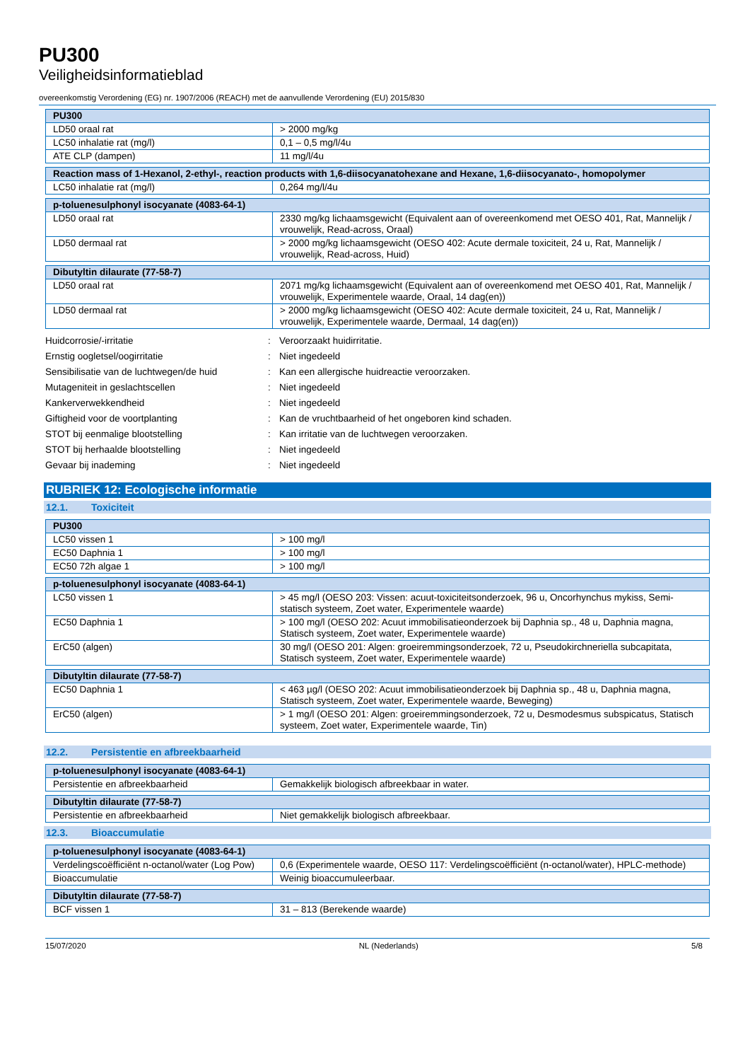PU300
Veiligheidsinformatieblad
overeenkomstig Verordening (EG) nr. 1907/2006 (REACH) met de aanvullende Verordening (EU) 2015/830
| PU300 | |
| --- | --- |
| LD50 oraal rat | > 2000 mg/kg |
| LC50 inhalatie rat (mg/l) | 0,1 – 0,5 mg/l/4u |
| ATE CLP (dampen) | 11 mg/l/4u |
| Reaction mass of 1-Hexanol, 2-ethyl-, reaction products with 1,6-diisocyanatohexane and Hexane, 1,6-diisocyanato-, homopolymer | |
| --- | --- |
| LC50 inhalatie rat (mg/l) | 0,264 mg/l/4u |
| p-toluenesulphonyl isocyanate (4083-64-1) | |
| --- | --- |
| LD50 oraal rat | 2330 mg/kg lichaamsgewicht (Equivalent aan of overeenkomend met OESO 401, Rat, Mannelijk / vrouwelijk, Read-across, Oraal) |
| LD50 dermaal rat | > 2000 mg/kg lichaamsgewicht (OESO 402: Acute dermale toxiciteit, 24 u, Rat, Mannelijk / vrouwelijk, Read-across, Huid) |
| Dibutyltin dilaurate (77-58-7) | |
| --- | --- |
| LD50 oraal rat | 2071 mg/kg lichaamsgewicht (Equivalent aan of overeenkomend met OESO 401, Rat, Mannelijk / vrouwelijk, Experimentele waarde, Oraal, 14 dag(en)) |
| LD50 dermaal rat | > 2000 mg/kg lichaamsgewicht (OESO 402: Acute dermale toxiciteit, 24 u, Rat, Mannelijk / vrouwelijk, Experimentele waarde, Dermaal, 14 dag(en)) |
Huidcorrosie/-irritatie: Veroorzaakt huidirritatie.
Ernstig oogletsel/oogirritatie: Niet ingedeeld
Sensibilisatie van de luchtwegen/de huid: Kan een allergische huidreactie veroorzaken.
Mutageniteit in geslachtscellen: Niet ingedeeld
Kankerverwekkendheid: Niet ingedeeld
Giftigheid voor de voortplanting: Kan de vruchtbaarheid of het ongeboren kind schaden.
STOT bij eenmalige blootstelling: Kan irritatie van de luchtwegen veroorzaken.
STOT bij herhaalde blootstelling: Niet ingedeeld
Gevaar bij inademing: Niet ingedeeld
RUBRIEK 12: Ecologische informatie
12.1. Toxiciteit
| PU300 | |
| --- | --- |
| LC50 vissen 1 | > 100 mg/l |
| EC50 Daphnia 1 | > 100 mg/l |
| EC50 72h algae 1 | > 100 mg/l |
| p-toluenesulphonyl isocyanate (4083-64-1) | |
| --- | --- |
| LC50 vissen 1 | > 45 mg/l (OESO 203: Vissen: acuut-toxiciteitsonderzoek, 96 u, Oncorhynchus mykiss, Semi-statisch systeem, Zoet water, Experimentele waarde) |
| EC50 Daphnia 1 | > 100 mg/l (OESO 202: Acuut immobilisatieonderzoek bij Daphnia sp., 48 u, Daphnia magna, Statisch systeem, Zoet water, Experimentele waarde) |
| ErC50 (algen) | 30 mg/l (OESO 201: Algen: groeiremmingsonderzoek, 72 u, Pseudokirchneriella subcapitata, Statisch systeem, Zoet water, Experimentele waarde) |
| Dibutyltin dilaurate (77-58-7) | |
| --- | --- |
| EC50 Daphnia 1 | < 463 µg/l (OESO 202: Acuut immobilisatieonderzoek bij Daphnia sp., 48 u, Daphnia magna, Statisch systeem, Zoet water, Experimentele waarde, Beweging) |
| ErC50 (algen) | > 1 mg/l (OESO 201: Algen: groeiremmingsonderzoek, 72 u, Desmodesmus subspicatus, Statisch systeem, Zoet water, Experimentele waarde, Tin) |
12.2. Persistentie en afbreekbaarheid
| p-toluenesulphonyl isocyanate (4083-64-1) | |
| --- | --- |
| Persistentie en afbreekbaarheid | Gemakkelijk biologisch afbreekbaar in water. |
| Dibutyltin dilaurate (77-58-7) | |
| --- | --- |
| Persistentie en afbreekbaarheid | Niet gemakkelijk biologisch afbreekbaar. |
12.3. Bioaccumulatie
| p-toluenesulphonyl isocyanate (4083-64-1) | |
| --- | --- |
| Verdelingscoëfficiënt n-octanol/water (Log Pow) | 0,6 (Experimentele waarde, OESO 117: Verdelingscoëfficiënt (n-octanol/water), HPLC-methode) |
| Bioaccumulatie | Weinig bioaccumuleerbaar. |
| Dibutyltin dilaurate (77-58-7) | |
| --- | --- |
| BCF vissen 1 | 31 – 813 (Berekende waarde) |
15/07/2020 NL (Nederlands) 5/8